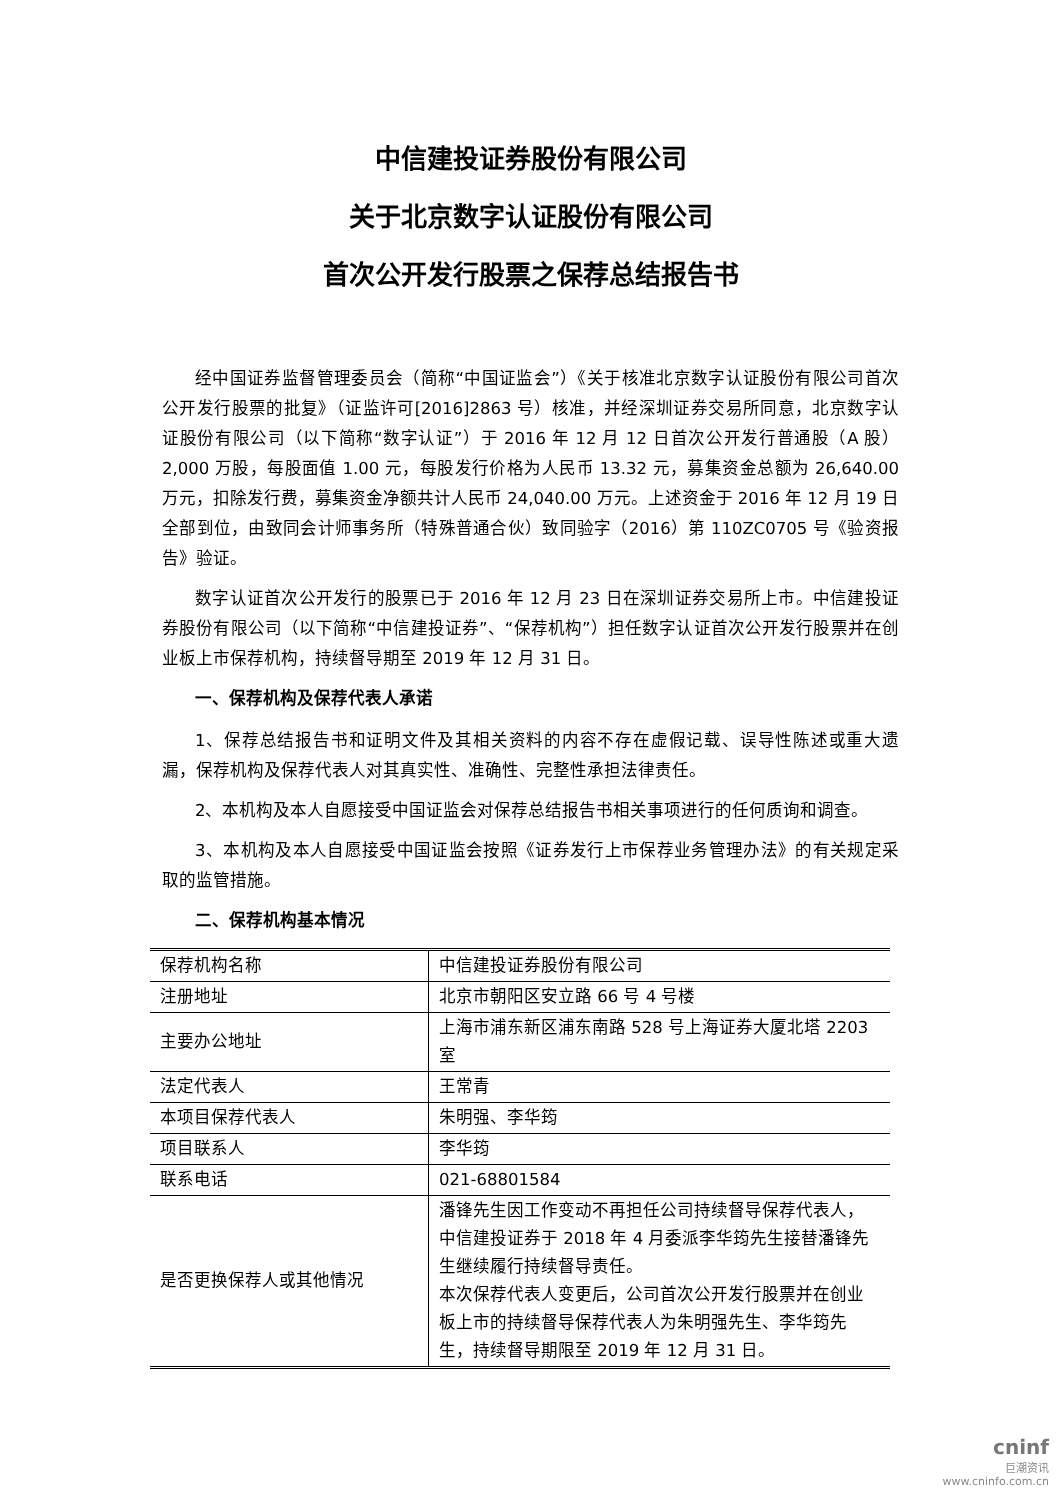中信建投证券股份有限公司
关于北京数字认证股份有限公司
首次公开发行股票之保荐总结报告书
经中国证券监督管理委员会（简称“中国证监会”）《关于核准北京数字认证股份有限公司首次公开发行股票的批复》（证监许可[2016]2863 号）核准，并经深圳证券交易所同意，北京数字认证股份有限公司（以下简称“数字认证”）于 2016 年 12 月 12 日首次公开发行普通股（A 股）2,000 万股，每股面值 1.00 元，每股发行价格为人民币 13.32 元，募集资金总额为 26,640.00 万元，扣除发行费，募集资金净额共计人民币 24,040.00 万元。上述资金于 2016 年 12 月 19 日全部到位，由致同会计师事务所（特殊普通合伙）致同验字（2016）第 110ZC0705 号《验资报告》验证。
数字认证首次公开发行的股票已于 2016 年 12 月 23 日在深圳证券交易所上市。中信建投证券股份有限公司（以下简称“中信建投证券”、“保荐机构”）担任数字认证首次公开发行股票并在创业板上市保荐机构，持续督导期至 2019 年 12 月 31 日。
一、保荐机构及保荐代表人承诺
1、保荐总结报告书和证明文件及其相关资料的内容不存在虚假记载、误导性陈述或重大遗漏，保荐机构及保荐代表人对其真实性、准确性、完整性承担法律责任。
2、本机构及本人自愿接受中国证监会对保荐总结报告书相关事项进行的任何质询和调查。
3、本机构及本人自愿接受中国证监会按照《证券发行上市保荐业务管理办法》的有关规定采取的监管措施。
二、保荐机构基本情况
| 保荐机构名称 | 中信建投证券股份有限公司 |
| 注册地址 | 北京市朝阳区安立路 66 号 4 号楼 |
| 主要办公地址 | 上海市浦东新区浦东南路 528 号上海证券大厦北塔 2203 室 |
| 法定代表人 | 王常青 |
| 本项目保荐代表人 | 朱明强、李华筠 |
| 项目联系人 | 李华筠 |
| 联系电话 | 021-68801584 |
| 是否更换保荐人或其他情况 | 潘锋先生因工作变动不再担任公司持续督导保荐代表人，中信建投证券于 2018 年 4 月委派李华筠先生接替潘锋先生继续履行持续督导责任。 本次保荐代表人变更后，公司首次公开发行股票并在创业板上市的持续督导保荐代表人为朱明强先生、李华筠先生，持续督导期限至 2019 年 12 月 31 日。 |
cninf
巨潮资讯
www.cninfo.com.cn